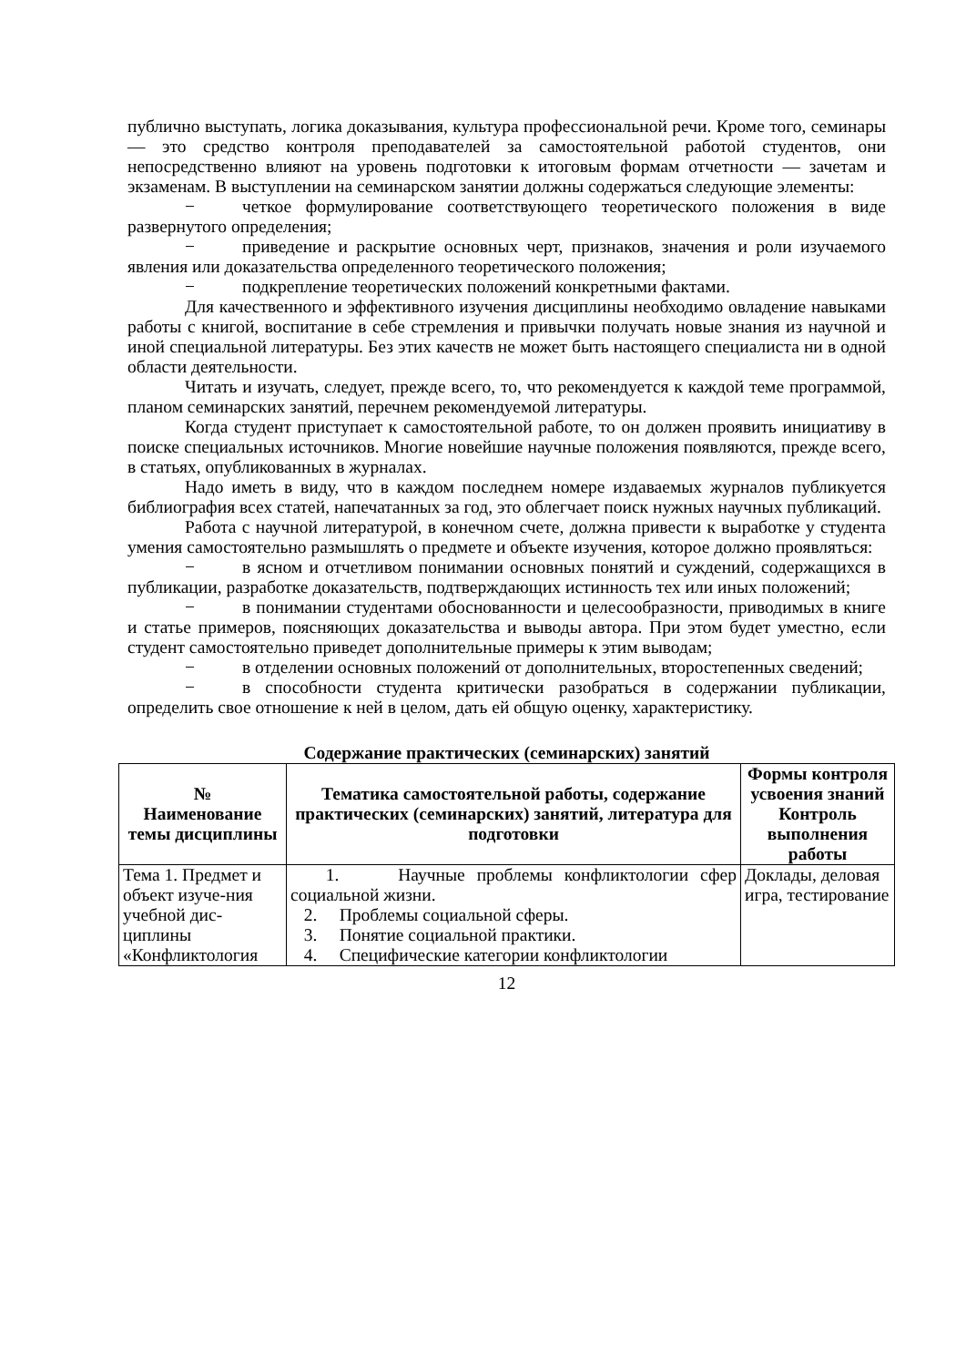публично выступать, логика доказывания, культура профессиональной речи. Кроме того, семинары — это средство контроля преподавателей за самостоятельной работой студентов, они непосредственно влияют на уровень подготовки к итоговым формам отчетности — зачетам и экзаменам. В выступлении на семинарском занятии должны содержаться следующие элементы:
− четкое формулирование соответствующего теоретического положения в виде развернутого определения;
− приведение и раскрытие основных черт, признаков, значения и роли изучаемого явления или доказательства определенного теоретического положения;
− подкрепление теоретических положений конкретными фактами.
Для качественного и эффективного изучения дисциплины необходимо овладение навыками работы с книгой, воспитание в себе стремления и привычки получать новые знания из научной и иной специальной литературы. Без этих качеств не может быть настоящего специалиста ни в одной области деятельности.
Читать и изучать, следует, прежде всего, то, что рекомендуется к каждой теме программой, планом семинарских занятий, перечнем рекомендуемой литературы.
Когда студент приступает к самостоятельной работе, то он должен проявить инициативу в поиске специальных источников. Многие новейшие научные положения появляются, прежде всего, в статьях, опубликованных в журналах.
Надо иметь в виду, что в каждом последнем номере издаваемых журналов публикуется библиография всех статей, напечатанных за год, это облегчает поиск нужных научных публикаций.
Работа с научной литературой, в конечном счете, должна привести к выработке у студента умения самостоятельно размышлять о предмете и объекте изучения, которое должно проявляться:
− в ясном и отчетливом понимании основных понятий и суждений, содержащихся в публикации, разработке доказательств, подтверждающих истинность тех или иных положений;
− в понимании студентами обоснованности и целесообразности, приводимых в книге и статье примеров, поясняющих доказательства и выводы автора. При этом будет уместно, если студент самостоятельно приведет дополнительные примеры к этим выводам;
− в отделении основных положений от дополнительных, второстепенных сведений;
− в способности студента критически разобраться в содержании публикации, определить свое отношение к ней в целом, дать ей общую оценку, характеристику.
Содержание практических (семинарских) занятий
| № Наименование темы дисциплины | Тематика самостоятельной работы, содержание практических (семинарских) занятий, литература для подготовки | Формы контроля усвоения знаний Контроль выполнения работы |
| --- | --- | --- |
| Тема 1. Предмет и объект изуче-ния учебной дис-циплины «Конфликтология | 1. Научные проблемы конфликтологии сфер социальной жизни. 2. Проблемы социальной сферы. 3. Понятие социальной практики. 4. Специфические категории конфликтологии | Доклады, деловая игра, тестирование |
12